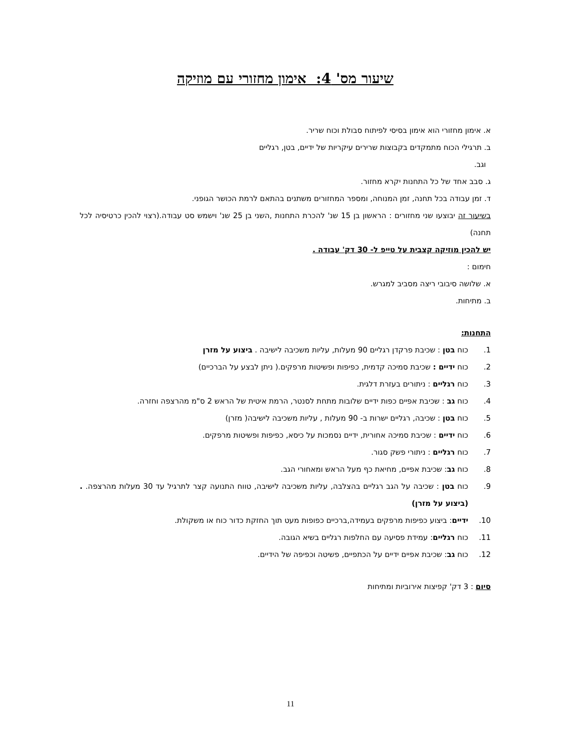שיעור מס' 4: אימון מחזורי עם מוזיקה
א. אימון מחזורי הוא אימון בסיסי לפיתוח סבולת וכוח שריר.
ב. תרגילי הכוח מתמקדים בקבוצות שרירים עיקריות של ידיים, בטן, רגליים
וגב.
ג. סבב אחד של כל התחנות יקרא מחזור.
ד. זמן עבודה בכל תחנה, זמן המנוחה, ומספר המחזורים משתנים בהתאם לרמת הכושר הגופני.
בשיעור זה יבוצעו שני מחזורים : הראשון בן 15 שנ' להכרת התחנות ,השני בן 25 שנ' וישמש סט עבודה.(רצוי להכין כרטיסיה לכל תחנה)
יש להכין מוזיקה קצבית על טייפ ל- 30 דק' עבודה .
חימום :
א. שלושה סיבובי ריצה מסביב למגרש.
ב. מתיחות.
התחנות:
1. כוח בטן : שכיבת פרקדן רגליים 90 מעלות, עליות משכיבה לישיבה . ביצוע על מזרן
2. כוח ידיים : שכיבת סמיכה קדמית, כפיפות ופשיטות מרפקים.( ניתן לבצע על הברכיים)
3. כוח רגליים : ניתורים בעזרת דלגית.
4. כוח גב : שכיבת אפיים כפות ידיים שלובות מתחת לסנטר, הרמת איטית של הראש 2 ס"מ מהרצפה וחזרה.
5. כוח בטן : שכיבה, רגליים ישרות ב- 90 מעלות , עליות משכיבה לישיבה( מזרן)
6. כוח ידיים : שכיבת סמיכה אחורית, ידיים נסמכות על כיסא, כפיפות ופשיטות מרפקים.
7. כוח רגליים : ניתורי פשק סגור.
8. כוח גב: שכיבת אפיים, מחיאת כף מעל הראש ומאחורי הגב.
9. כוח בטן : שכיבה על הגב רגליים בהצלבה, עליות משכיבה לישיבה, טווח התנועה קצר לתרגיל עד 30 מעלות מהרצפה. .(ביצוע על מזרן)
10. ידיים: ביצוע כפיפות מרפקים בעמידה,ברכיים כפופות מעט תוך החזקת כדור כוח או משקולת.
11. כוח רגליים: עמידת פסיעה עם החלפות רגליים בשיא הגובה.
12. כוח גב: שכיבת אפיים ידיים על הכתפיים, פשיטה וכפיפה של הידיים.
סיום : 3 דק' קפיצות אירוביות ומתיחות
11